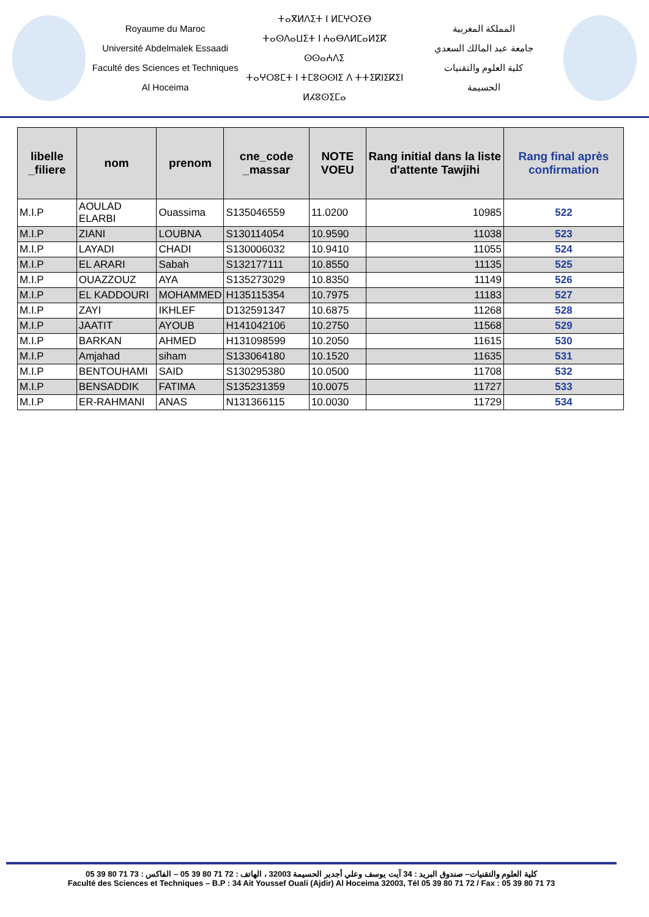Royaume du Maroc
Université Abdelmalek Essaadi
Faculté des Sciences et Techniques
Al Hoceima
ⵜⴰⴳⵍⴷⵉⵜ ⵏ ⵍⵎⵖⵔⵉⴱ
ⵜⴰⵙⴷⴰⵡⵉⵜ ⵏ ⵄⴰⴱⴷⵍⵎⴰⵍⵉⴽ ⵙⵙⴰⵄⴷⵉ
ⵜⴰⵖⵔⵓⵎⵜ ⵏ ⵜⵎⵓⵙⵙⵏⵉ ⴷ ⵜⵜⵉⴽⵏⵉⴽⵉⵏ
ⵍⵃⵓⵙⵉⵎⴰ
المملكة المغربية
جامعة عبد المالك السعدي
كلية العلوم والتقنيات
الحسيمة
| libelle _filiere | nom | prenom | cne_code _massar | NOTE VOEU | Rang initial dans la liste d'attente Tawjihi | Rang final après confirmation |
| --- | --- | --- | --- | --- | --- | --- |
| M.I.P | AOULAD ELARBI | Ouassima | S135046559 | 11.0200 | 10985 | 522 |
| M.I.P | ZIANI | LOUBNA | S130114054 | 10.9590 | 11038 | 523 |
| M.I.P | LAYADI | CHADI | S130006032 | 10.9410 | 11055 | 524 |
| M.I.P | EL ARARI | Sabah | S132177111 | 10.8550 | 11135 | 525 |
| M.I.P | OUAZZOUZ | AYA | S135273029 | 10.8350 | 11149 | 526 |
| M.I.P | EL KADDOURI | MOHAMMED | H135115354 | 10.7975 | 11183 | 527 |
| M.I.P | ZAYI | IKHLEF | D132591347 | 10.6875 | 11268 | 528 |
| M.I.P | JAATIT | AYOUB | H141042106 | 10.2750 | 11568 | 529 |
| M.I.P | BARKAN | AHMED | H131098599 | 10.2050 | 11615 | 530 |
| M.I.P | Amjahad | siham | S133064180 | 10.1520 | 11635 | 531 |
| M.I.P | BENTOUHAMI | SAID | S130295380 | 10.0500 | 11708 | 532 |
| M.I.P | BENSADDIK | FATIMA | S135231359 | 10.0075 | 11727 | 533 |
| M.I.P | ER-RAHMANI | ANAS | N131366115 | 10.0030 | 11729 | 534 |
كلية العلوم والتقنيات– صندوق البريد : 34 آيت يوسف وعلي أجدير الحسيمة 32003 ، الهاتف : 72 71 80 39 05 – الفاكس : 73 71 80 39 05
Faculté des Sciences et Techniques – B.P : 34 Ait Youssef Ouali (Ajdir) Al Hoceima 32003, Tél 05 39 80 71 72 / Fax : 05 39 80 71 73